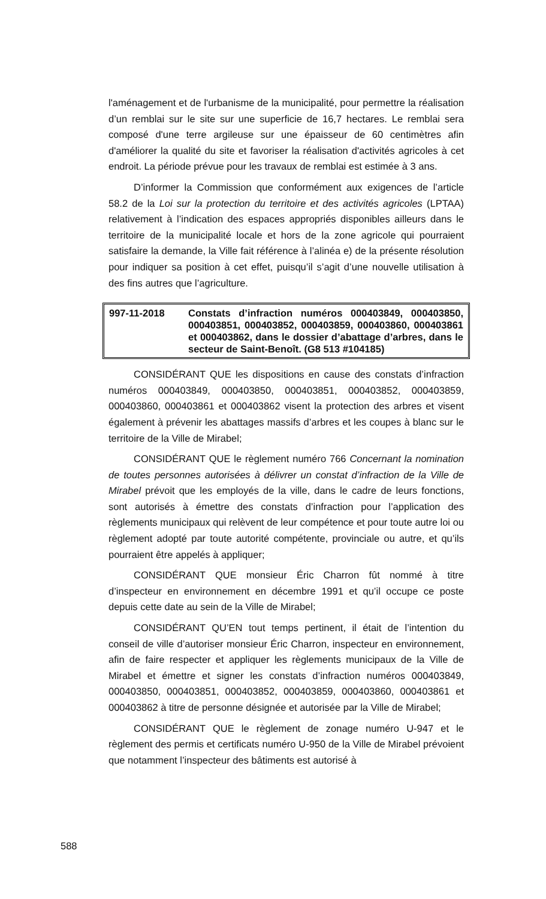l'aménagement et de l'urbanisme de la municipalité, pour permettre la réalisation d’un remblai sur le site sur une superficie de 16,7 hectares. Le remblai sera composé d'une terre argileuse sur une épaisseur de 60 centimètres afin d'améliorer la qualité du site et favoriser la réalisation d'activités agricoles à cet endroit. La période prévue pour les travaux de remblai est estimée à 3 ans.
D’informer la Commission que conformément aux exigences de l’article 58.2 de la Loi sur la protection du territoire et des activités agricoles (LPTAA) relativement à l’indication des espaces appropriés disponibles ailleurs dans le territoire de la municipalité locale et hors de la zone agricole qui pourraient satisfaire la demande, la Ville fait référence à l’alinéa e) de la présente résolution pour indiquer sa position à cet effet, puisqu’il s’agit d’une nouvelle utilisation à des fins autres que l’agriculture.
997-11-2018 Constats d’infraction numéros 000403849, 000403850, 000403851, 000403852, 000403859, 000403860, 000403861 et 000403862, dans le dossier d’abattage d’arbres, dans le secteur de Saint-Benoît. (G8 513 #104185)
CONSIDÉRANT QUE les dispositions en cause des constats d’infraction numéros 000403849, 000403850, 000403851, 000403852, 000403859, 000403860, 000403861 et 000403862 visent la protection des arbres et visent également à prévenir les abattages massifs d’arbres et les coupes à blanc sur le territoire de la Ville de Mirabel;
CONSIDÉRANT QUE le règlement numéro 766 Concernant la nomination de toutes personnes autorisées à délivrer un constat d’infraction de la Ville de Mirabel prévoit que les employés de la ville, dans le cadre de leurs fonctions, sont autorisés à émettre des constats d’infraction pour l’application des règlements municipaux qui relèvent de leur compétence et pour toute autre loi ou règlement adopté par toute autorité compétente, provinciale ou autre, et qu’ils pourraient être appelés à appliquer;
CONSIDÉRANT QUE monsieur Éric Charron fût nommé à titre d’inspecteur en environnement en décembre 1991 et qu’il occupe ce poste depuis cette date au sein de la Ville de Mirabel;
CONSIDÉRANT QU’EN tout temps pertinent, il était de l’intention du conseil de ville d’autoriser monsieur Éric Charron, inspecteur en environnement, afin de faire respecter et appliquer les règlements municipaux de la Ville de Mirabel et émettre et signer les constats d’infraction numéros 000403849, 000403850, 000403851, 000403852, 000403859, 000403860, 000403861 et 000403862 à titre de personne désignée et autorisée par la Ville de Mirabel;
CONSIDÉRANT QUE le règlement de zonage numéro U-947 et le règlement des permis et certificats numéro U-950 de la Ville de Mirabel prévoient que notamment l’inspecteur des bâtiments est autorisé à
588